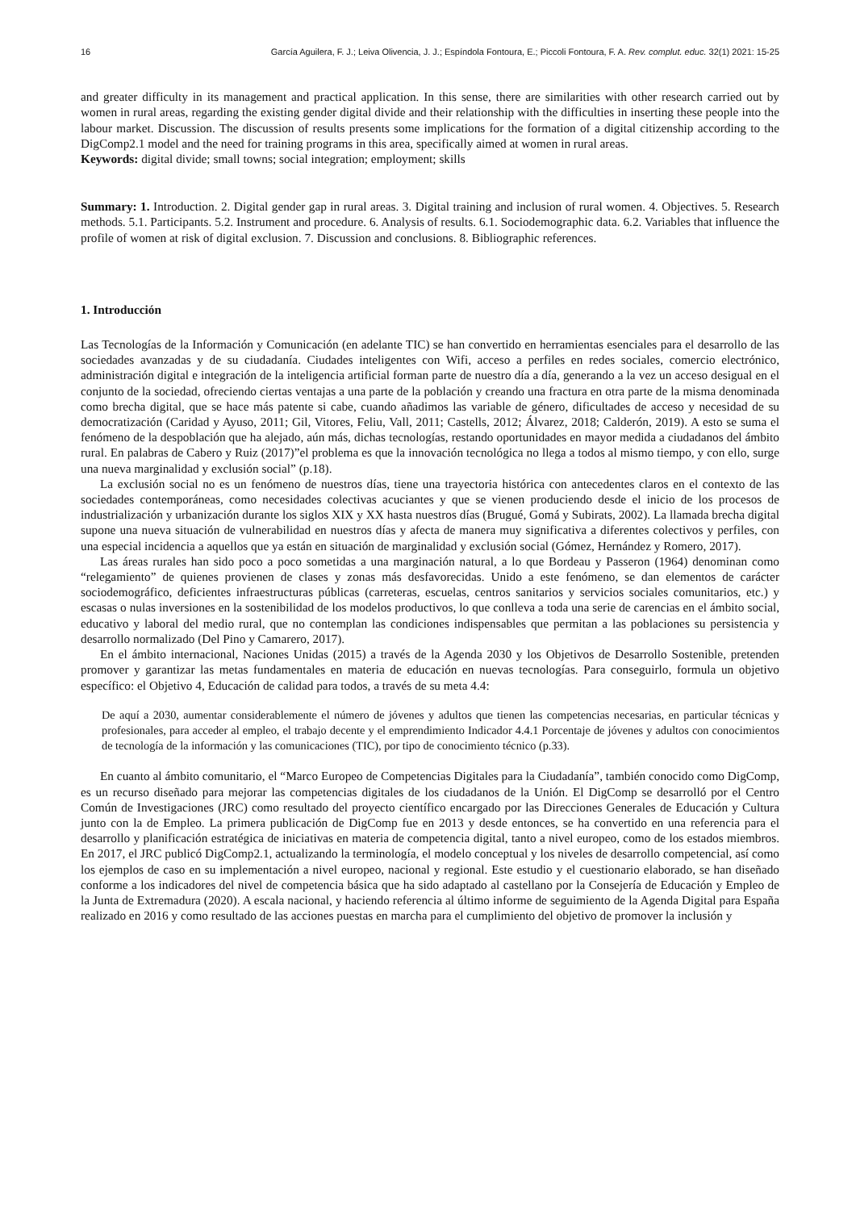16 García Aguilera, F. J.; Leiva Olivencia, J. J.; Espíndola Fontoura, E.; Piccoli Fontoura, F. A. Rev. complut. educ. 32(1) 2021: 15-25
and greater difficulty in its management and practical application. In this sense, there are similarities with other research carried out by women in rural areas, regarding the existing gender digital divide and their relationship with the difficulties in inserting these people into the labour market. Discussion. The discussion of results presents some implications for the formation of a digital citizenship according to the DigComp2.1 model and the need for training programs in this area, specifically aimed at women in rural areas.
Keywords: digital divide; small towns; social integration; employment; skills
Summary: 1. Introduction. 2. Digital gender gap in rural areas. 3. Digital training and inclusion of rural women. 4. Objectives. 5. Research methods. 5.1. Participants. 5.2. Instrument and procedure. 6. Analysis of results. 6.1. Sociodemographic data. 6.2. Variables that influence the profile of women at risk of digital exclusion. 7. Discussion and conclusions. 8. Bibliographic references.
1. Introducción
Las Tecnologías de la Información y Comunicación (en adelante TIC) se han convertido en herramientas esenciales para el desarrollo de las sociedades avanzadas y de su ciudadanía. Ciudades inteligentes con Wifi, acceso a perfiles en redes sociales, comercio electrónico, administración digital e integración de la inteligencia artificial forman parte de nuestro día a día, generando a la vez un acceso desigual en el conjunto de la sociedad, ofreciendo ciertas ventajas a una parte de la población y creando una fractura en otra parte de la misma denominada como brecha digital, que se hace más patente si cabe, cuando añadimos las variable de género, dificultades de acceso y necesidad de su democratización (Caridad y Ayuso, 2011; Gil, Vitores, Feliu, Vall, 2011; Castells, 2012; Álvarez, 2018; Calderón, 2019). A esto se suma el fenómeno de la despoblación que ha alejado, aún más, dichas tecnologías, restando oportunidades en mayor medida a ciudadanos del ámbito rural. En palabras de Cabero y Ruiz (2017)”el problema es que la innovación tecnológica no llega a todos al mismo tiempo, y con ello, surge una nueva marginalidad y exclusión social” (p.18).
La exclusión social no es un fenómeno de nuestros días, tiene una trayectoria histórica con antecedentes claros en el contexto de las sociedades contemporáneas, como necesidades colectivas acuciantes y que se vienen produciendo desde el inicio de los procesos de industrialización y urbanización durante los siglos XIX y XX hasta nuestros días (Brugué, Gomá y Subirats, 2002). La llamada brecha digital supone una nueva situación de vulnerabilidad en nuestros días y afecta de manera muy significativa a diferentes colectivos y perfiles, con una especial incidencia a aquellos que ya están en situación de marginalidad y exclusión social (Gómez, Hernández y Romero, 2017).
Las áreas rurales han sido poco a poco sometidas a una marginación natural, a lo que Bordeau y Passeron (1964) denominan como “relegamiento” de quienes provienen de clases y zonas más desfavorecidas. Unido a este fenómeno, se dan elementos de carácter sociodemográfico, deficientes infraestructuras públicas (carreteras, escuelas, centros sanitarios y servicios sociales comunitarios, etc.) y escasas o nulas inversiones en la sostenibilidad de los modelos productivos, lo que conlleva a toda una serie de carencias en el ámbito social, educativo y laboral del medio rural, que no contemplan las condiciones indispensables que permitan a las poblaciones su persistencia y desarrollo normalizado (Del Pino y Camarero, 2017).
En el ámbito internacional, Naciones Unidas (2015) a través de la Agenda 2030 y los Objetivos de Desarrollo Sostenible, pretenden promover y garantizar las metas fundamentales en materia de educación en nuevas tecnologías. Para conseguirlo, formula un objetivo específico: el Objetivo 4, Educación de calidad para todos, a través de su meta 4.4:
De aquí a 2030, aumentar considerablemente el número de jóvenes y adultos que tienen las competencias necesarias, en particular técnicas y profesionales, para acceder al empleo, el trabajo decente y el emprendimiento Indicador 4.4.1 Porcentaje de jóvenes y adultos con conocimientos de tecnología de la información y las comunicaciones (TIC), por tipo de conocimiento técnico (p.33).
En cuanto al ámbito comunitario, el “Marco Europeo de Competencias Digitales para la Ciudadanía”, también conocido como DigComp, es un recurso diseñado para mejorar las competencias digitales de los ciudadanos de la Unión. El DigComp se desarrolló por el Centro Común de Investigaciones (JRC) como resultado del proyecto científico encargado por las Direcciones Generales de Educación y Cultura junto con la de Empleo. La primera publicación de DigComp fue en 2013 y desde entonces, se ha convertido en una referencia para el desarrollo y planificación estratégica de iniciativas en materia de competencia digital, tanto a nivel europeo, como de los estados miembros. En 2017, el JRC publicó DigComp2.1, actualizando la terminología, el modelo conceptual y los niveles de desarrollo competencial, así como los ejemplos de caso en su implementación a nivel europeo, nacional y regional. Este estudio y el cuestionario elaborado, se han diseñado conforme a los indicadores del nivel de competencia básica que ha sido adaptado al castellano por la Consejería de Educación y Empleo de la Junta de Extremadura (2020). A escala nacional, y haciendo referencia al último informe de seguimiento de la Agenda Digital para España realizado en 2016 y como resultado de las acciones puestas en marcha para el cumplimiento del objetivo de promover la inclusión y